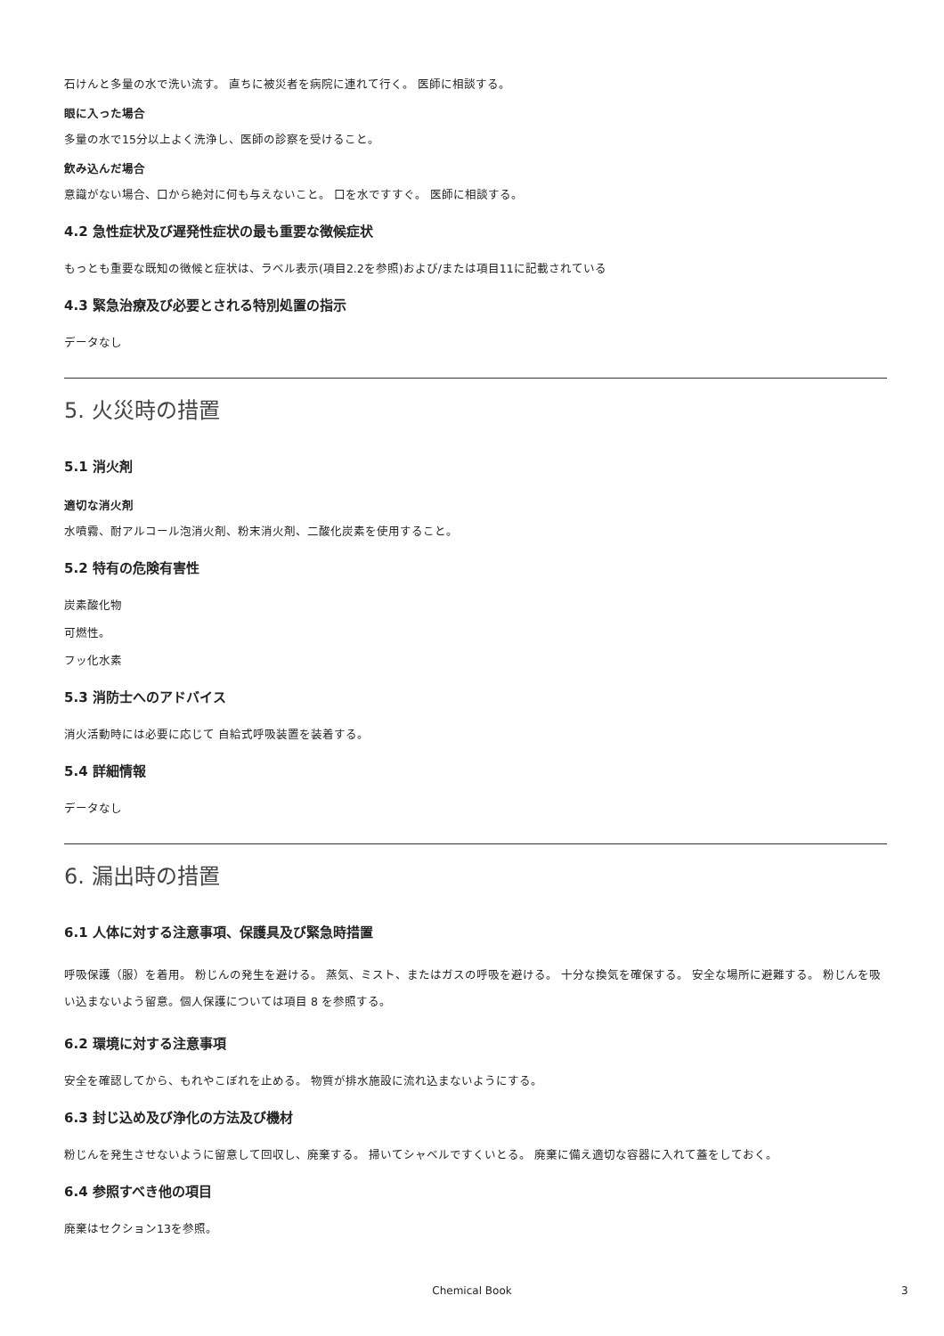石けんと多量の水で洗い流す。 直ちに被災者を病院に連れて行く。 医師に相談する。
眼に入った場合
多量の水で15分以上よく洗浄し、医師の診察を受けること。
飲み込んだ場合
意識がない場合、口から絶対に何も与えないこと。 口を水ですすぐ。 医師に相談する。
4.2 急性症状及び遅発性症状の最も重要な徴候症状
もっとも重要な既知の徴候と症状は、ラベル表示(項目2.2を参照)および/または項目11に記載されている
4.3 緊急治療及び必要とされる特別処置の指示
データなし
5. 火災時の措置
5.1 消火剤
適切な消火剤
水噴霧、耐アルコール泡消火剤、粉末消火剤、二酸化炭素を使用すること。
5.2 特有の危険有害性
炭素酸化物
可燃性。
フッ化水素
5.3 消防士へのアドバイス
消火活動時には必要に応じて 自給式呼吸装置を装着する。
5.4 詳細情報
データなし
6. 漏出時の措置
6.1 人体に対する注意事項、保護具及び緊急時措置
呼吸保護（服）を着用。 粉じんの発生を避ける。 蒸気、ミスト、またはガスの呼吸を避ける。 十分な換気を確保する。 安全な場所に避難する。 粉じんを吸い込まないよう留意。個人保護については項目 8 を参照する。
6.2 環境に対する注意事項
安全を確認してから、もれやこぼれを止める。 物質が排水施設に流れ込まないようにする。
6.3 封じ込め及び浄化の方法及び機材
粉じんを発生させないように留意して回収し、廃棄する。 掃いてシャベルですくいとる。 廃棄に備え適切な容器に入れて蓋をしておく。
6.4 参照すべき他の項目
廃棄はセクション13を参照。
Chemical Book 3